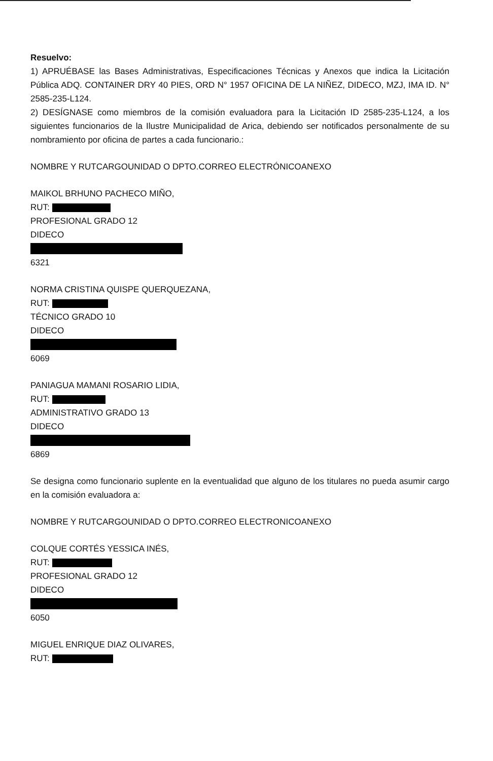Resuelvo:
1) APRUÉBASE las Bases Administrativas, Especificaciones Técnicas y Anexos que indica la Licitación Pública ADQ. CONTAINER DRY 40 PIES, ORD N° 1957 OFICINA DE LA NIÑEZ, DIDECO, MZJ, IMA ID. N° 2585-235-L124.
2) DESÍGNASE como miembros de la comisión evaluadora para la Licitación ID 2585-235-L124, a los siguientes funcionarios de la Ilustre Municipalidad de Arica, debiendo ser notificados personalmente de su nombramiento por oficina de partes a cada funcionario.:
NOMBRE Y RUTCARGOUNIDAD O DPTO.CORREO ELECTRÓNICOANEXO
MAIKOL BRHUNO PACHECO MIÑO,
RUT:
PROFESIONAL GRADO 12
DIDECO
6321
NORMA CRISTINA QUISPE QUERQUEZANA,
RUT:
TÉCNICO GRADO 10
DIDECO
6069
PANIAGUA MAMANI ROSARIO LIDIA,
RUT:
ADMINISTRATIVO GRADO 13
DIDECO
6869
Se designa como funcionario suplente en la eventualidad que alguno de los titulares no pueda asumir cargo en la comisión evaluadora a:
NOMBRE Y RUTCARGOUNIDAD O DPTO.CORREO ELECTRONICOANEXO
COLQUE CORTÉS YESSICA INÉS,
RUT:
PROFESIONAL GRADO 12
DIDECO
6050
MIGUEL ENRIQUE DIAZ OLIVARES,
RUT: